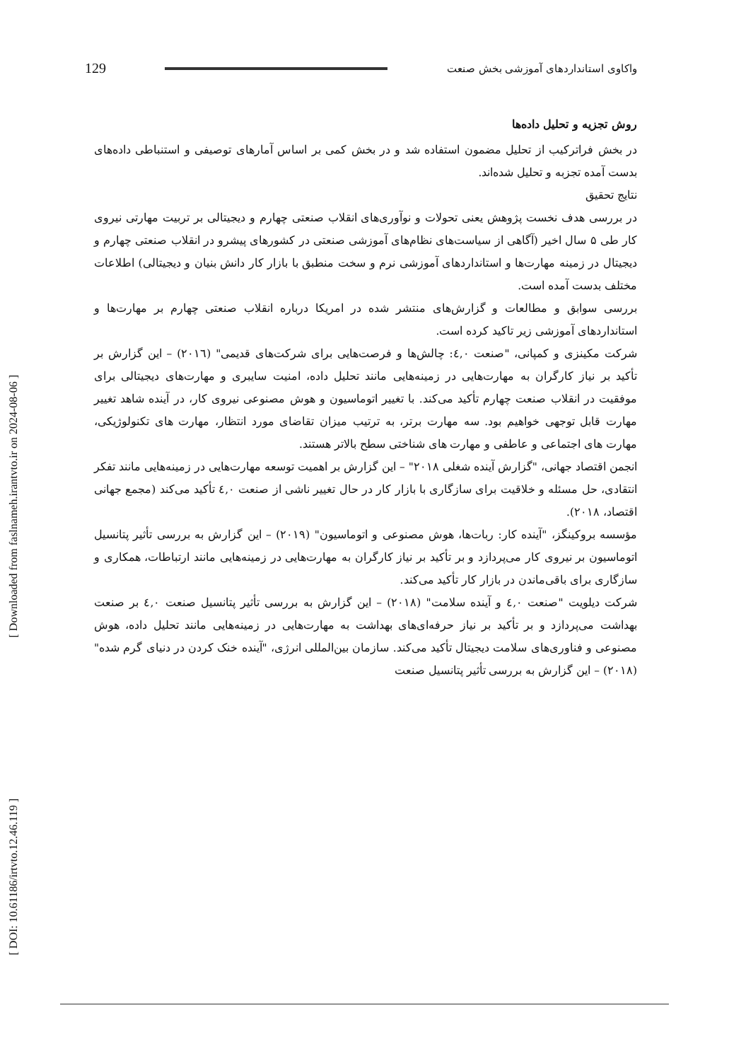[ Downloaded from faslnameh.irantvto.ir on 2024-08-06 ]
[ DOI: 10.61186/irtvto.12.46.119 ]
واکاوی استانداردهای آموزشی بخش صنعت 129
روش تجزیه و تحلیل داده‌ها
در بخش فراترکیب از تحلیل مضمون استفاده شد و در بخش کمی بر اساس آمارهای توصیفی و استنباطی داده‌های بدست آمده تجزبه و تحلیل شده‌اند.
نتایج تحقیق
در بررسی هدف نخست پژوهش یعنی تحولات و نوآوری‌های انقلاب صنعتی چهارم و دیجیتالی بر تربیت مهارتی نیروی کار طی ۵ سال اخیر (آگاهی از سیاست‌های نظام‌های آموزشی صنعتی در کشورهای پیشرو در انقلاب صنعتی چهارم و دیجیتال در زمینه مهارت‌ها و استانداردهای آموزشی نرم و سخت منطبق با بازار کار دانش بنیان و دیجیتالی) اطلاعات مختلف بدست آمده است.
بررسی سوابق و مطالعات و گزارش‌های منتشر شده در امریکا درباره انقلاب صنعتی چهارم بر مهارت‌ها و استانداردهای آموزشی زیر تاکید کرده است.
شرکت مکینزی و کمپانی، "صنعت ٤,٠: چالش‌ها و فرصت‌هایی برای شرکت‌های قدیمی" (٢٠١٦) – این گزارش بر تأکید بر نیاز کارگران به مهارت‌هایی در زمینه‌هایی مانند تحلیل داده، امنیت سایبری و مهارت‌های دیجیتالی برای موفقیت در انقلاب صنعت چهارم تأکید می‌کند. با تغییر اتوماسیون و هوش مصنوعی نیروی کار، در آینده شاهد تغییر مهارت قابل توجهی خواهیم بود. سه مهارت برتر، به ترتیب میزان تقاضای مورد انتظار، مهارت های تکنولوژیکی، مهارت های اجتماعی و عاطفی و مهارت های شناختی سطح بالاتر هستند.
انجمن اقتصاد جهانی، "گزارش آینده شغلی ٢٠١٨" – این گزارش بر اهمیت توسعه مهارت‌هایی در زمینه‌هایی مانند تفکر انتقادی، حل مسئله و خلاقیت برای سازگاری با بازار کار در حال تغییر ناشی از صنعت ٤,٠ تأکید می‌کند (مجمع جهانی اقتصاد، ٢٠١٨).
مؤسسه بروکینگز، "آینده کار: ربات‌ها، هوش مصنوعی و اتوماسیون" (٢٠١٩) – این گزارش به بررسی تأثیر پتانسیل اتوماسیون بر نیروی کار می‌پردازد و بر تأکید بر نیاز کارگران به مهارت‌هایی در زمینه‌هایی مانند ارتباطات، همکاری و سازگاری برای باقی‌ماندن در بازار کار تأکید می‌کند.
شرکت دیلویت "صنعت ٤,٠ و آینده سلامت" (٢٠١٨) – این گزارش به بررسی تأثیر پتانسیل صنعت ٤,٠ بر صنعت بهداشت می‌پردازد و بر تأکید بر نیاز حرفه‌ای‌های بهداشت به مهارت‌هایی در زمینه‌هایی مانند تحلیل داده، هوش مصنوعی و فناوری‌های سلامت دیجیتال تأکید می‌کند. سازمان بین‌المللی انرژی، "آینده خنک کردن در دنیای گرم شده" (٢٠١٨) – این گزارش به بررسی تأثیر پتانسیل صنعت